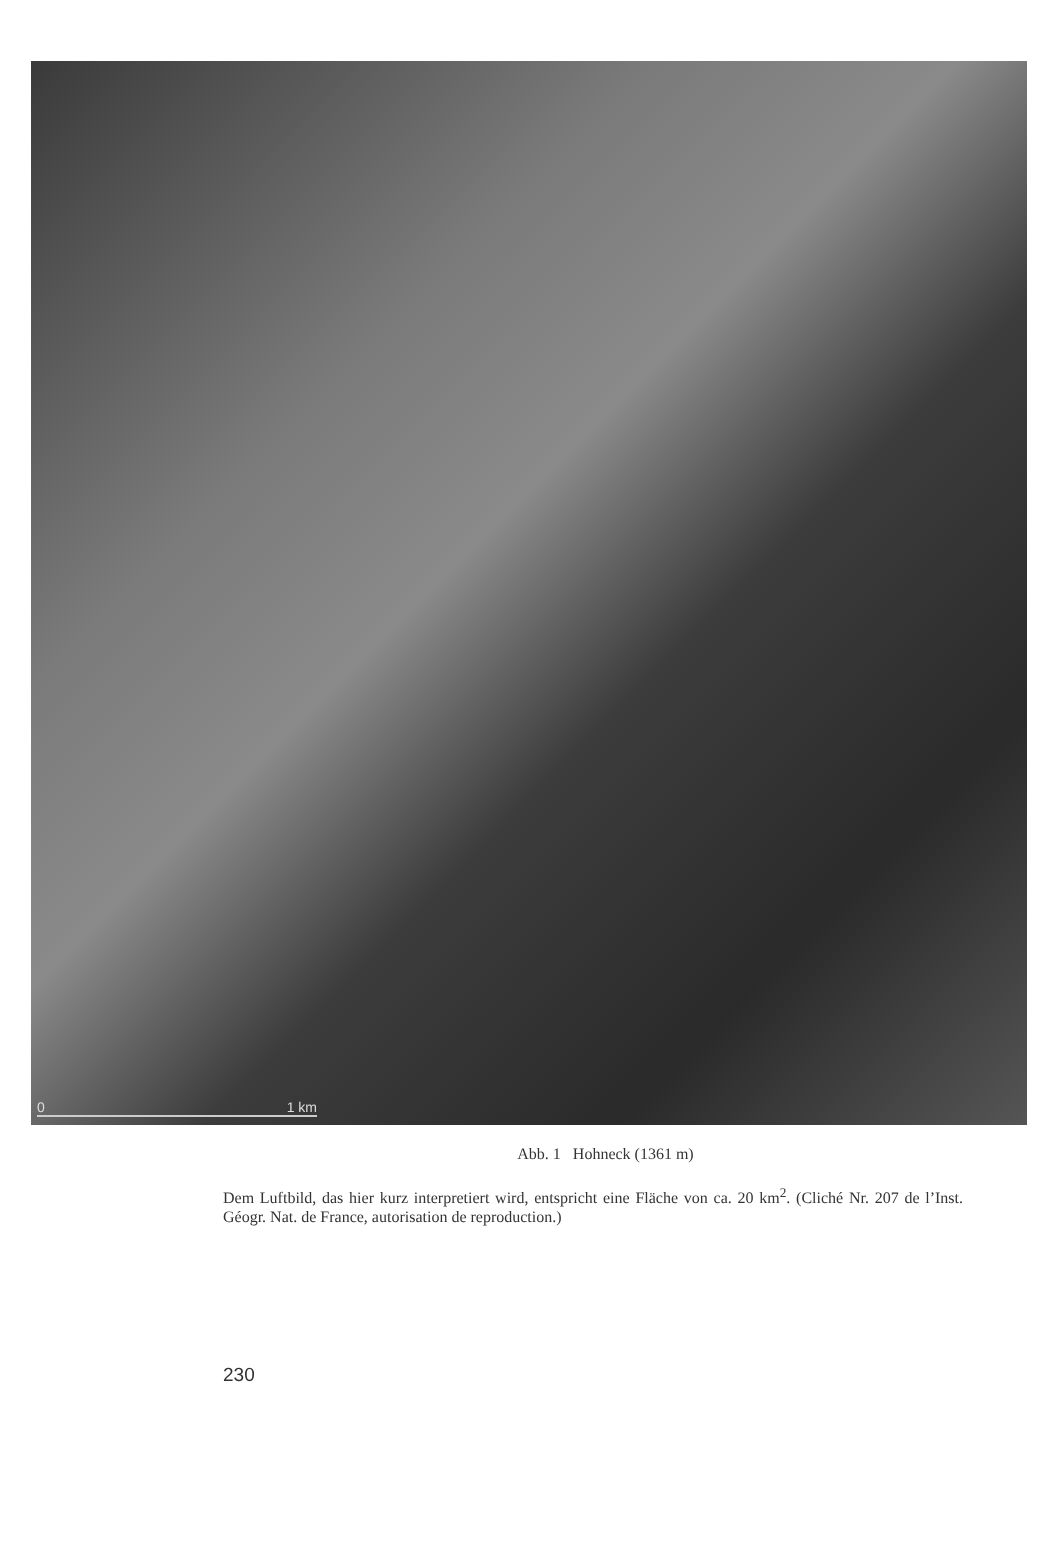0 1 km
Abb. 1 Hohneck (1361 m)
Dem Luftbild, das hier kurz interpretiert wird, entspricht eine Fläche von ca. 20 km<sup>2</sup>. (Cliché Nr. 207 de l’Inst. Géogr. Nat. de France, autorisation de reproduction.)
230